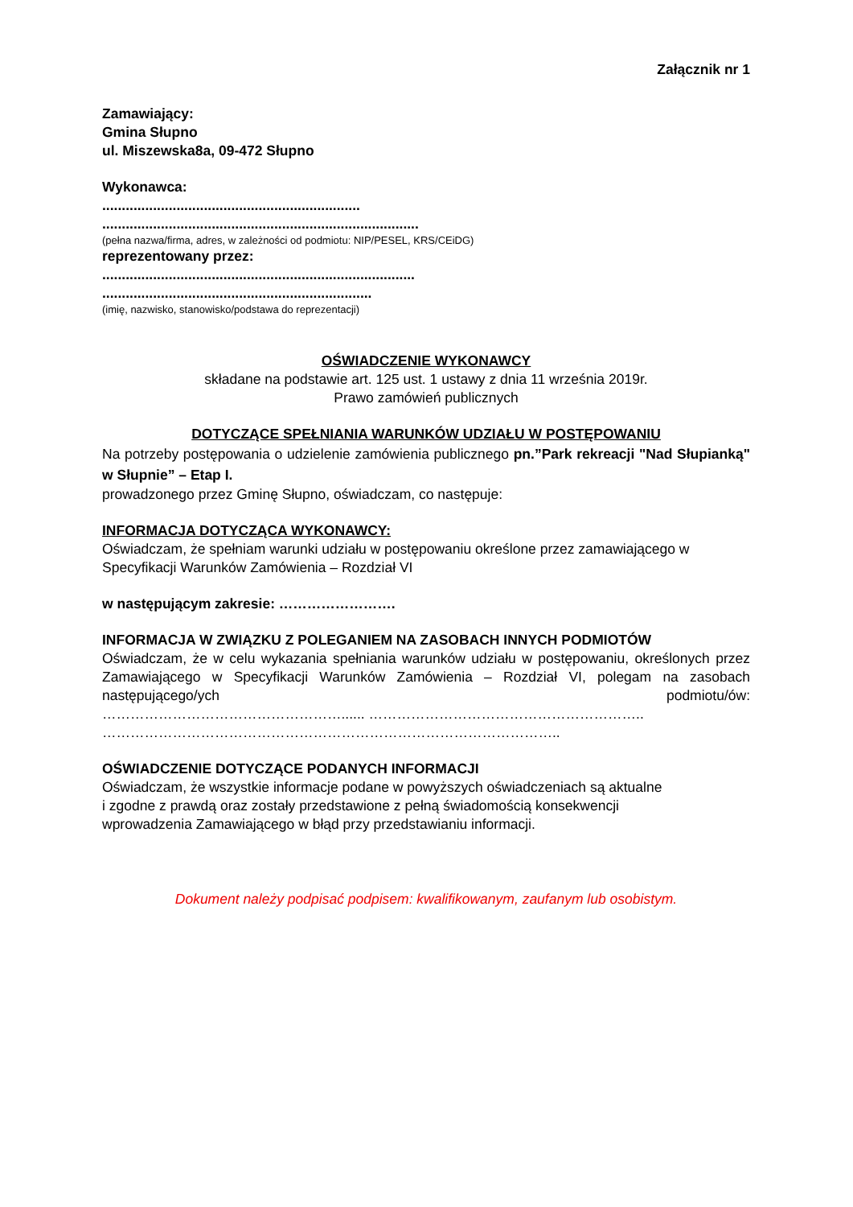Załącznik nr 1
Zamawiający:
Gmina Słupno
ul. Miszewska8a, 09-472 Słupno
Wykonawca:
..................................................................
.................................................................................
(pełna nazwa/firma, adres, w zależności od podmiotu: NIP/PESEL, KRS/CEiDG)
reprezentowany przez:
................................................................................
.....................................................................
(imię, nazwisko, stanowisko/podstawa do reprezentacji)
OŚWIADCZENIE WYKONAWCY
składane na podstawie art. 125 ust. 1 ustawy z dnia 11 września 2019r.
Prawo zamówień publicznych
DOTYCZĄCE SPEŁNIANIA WARUNKÓW UDZIAŁU W POSTĘPOWANIU
Na potrzeby postępowania o udzielenie zamówienia publicznego pn.”Park rekreacji "Nad Słupianką" w Słupnie” – Etap I.
prowadzonego przez Gminę Słupno, oświadczam, co następuje:
INFORMACJA DOTYCZĄCA WYKONAWCY:
Oświadczam, że spełniam warunki udziału w postępowaniu określone przez zamawiającego w Specyfikacji Warunków Zamówienia – Rozdział VI
w następującym zakresie: …………………….
INFORMACJA W ZWIĄZKU Z POLEGANIEM NA ZASOBACH INNYCH PODMIOTÓW
Oświadczam, że w celu wykazania spełniania warunków udziału w postępowaniu, określonych przez Zamawiającego w Specyfikacji Warunków Zamówienia – Rozdział VI, polegam na zasobach następującego/ych podmiotu/ów:
……………………………………………...... …………………………………………………..
……………………………………………………………………………………..
OŚWIADCZENIE DOTYCZĄCE PODANYCH INFORMACJI
Oświadczam, że wszystkie informacje podane w powyższych oświadczeniach są aktualne
i zgodne z prawdą oraz zostały przedstawione z pełną świadomością konsekwencji
wprowadzenia Zamawiającego w błąd przy przedstawianiu informacji.
Dokument należy podpisać podpisem: kwalifikowanym, zaufanym lub osobistym.